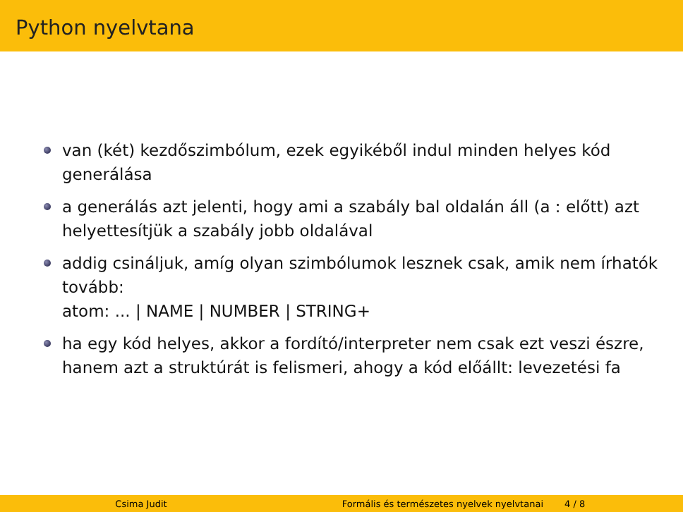Python nyelvtana
van (két) kezdőszimbólum, ezek egyikéből indul minden helyes kód generálása
a generálás azt jelenti, hogy ami a szabály bal oldalán áll (a : előtt) azt helyettesítjük a szabály jobb oldalával
addig csináljuk, amíg olyan szimbólumok lesznek csak, amik nem írhatók tovább:
atom: ... | NAME | NUMBER | STRING+
ha egy kód helyes, akkor a fordító/interpreter nem csak ezt veszi észre, hanem azt a struktúrát is felismeri, ahogy a kód előállt: levezetési fa
Csima Judit Formális és természetes nyelvek nyelvtanai 4 / 8